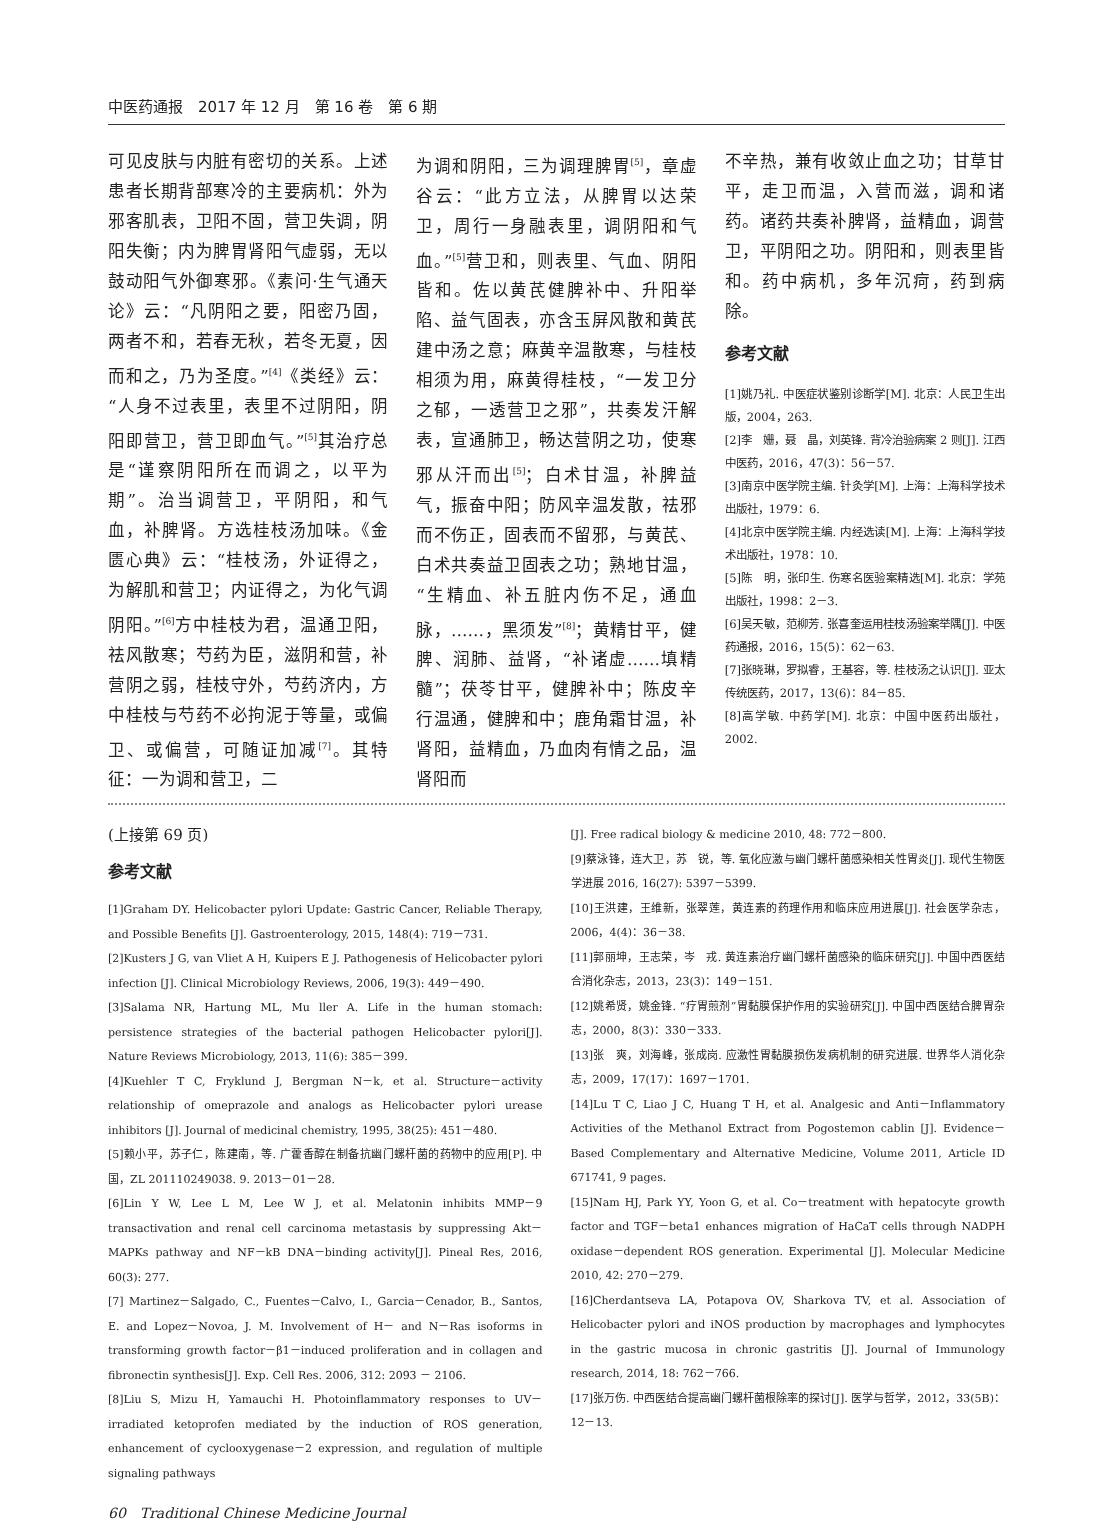中医药通报　2017 年 12 月　第 16 卷　第 6 期
可见皮肤与内脏有密切的关系。上述患者长期背部寒冷的主要病机：外为邪客肌表，卫阳不固，营卫失调，阴阳失衡；内为脾胃肾阳气虚弱，无以鼓动阳气外御寒邪。《素问·生气通天论》云：“凡阴阳之要，阳密乃固，两者不和，若春无秋，若冬无夏，因而和之，乃为圣度。”<sup>[4]</sup>《类经》云：“人身不过表里，表里不过阴阳，阴阳即营卫，营卫即血气。”<sup>[5]</sup>其治疗总是“谨察阴阳所在而调之，以平为期”。治当调营卫，平阴阳，和气血，补脾肾。方选桂枝汤加味。《金匮心典》云：“桂枝汤，外证得之，为解肌和营卫；内证得之，为化气调阴阳。”<sup>[6]</sup>方中桂枝为君，温通卫阳，祛风散寒；芍药为臣，滋阴和营，补营阴之弱，桂枝守外，芍药济内，方中桂枝与芍药不必拘泥于等量，或偏卫、或偏营，可随证加减<sup>[7]</sup>。其特征：一为调和营卫，二
为调和阴阳，三为调理脾胃<sup>[5]</sup>，章虚谷云：“此方立法，从脾胃以达荣卫，周行一身融表里，调阴阳和气血。”<sup>[5]</sup>营卫和，则表里、气血、阴阳皆和。佐以黄芪健脾补中、升阳举陷、益气固表，亦含玉屏风散和黄芪建中汤之意；麻黄辛温散寒，与桂枝相须为用，麻黄得桂枝，“一发卫分之郁，一透营卫之邪”，共奏发汗解表，宣通肺卫，畅达营阴之功，使寒邪从汗而出<sup>[5]</sup>；白术甘温，补脾益气，振奋中阳；防风辛温发散，祛邪而不伤正，固表而不留邪，与黄芪、白术共奏益卫固表之功；熟地甘温，“生精血、补五脏内伤不足，通血脉，……，黑须发”<sup>[8]</sup>；黄精甘平，健脾、润肺、益肾，“补诸虚……填精髓”；茯苓甘平，健脾补中；陈皮辛行温通，健脾和中；鹿角霜甘温，补肾阳，益精血，乃血肉有情之品，温肾阳而
不辛热，兼有收敛止血之功；甘草甘平，走卫而温，入营而滋，调和诸药。诸药共奏补脾肾，益精血，调营卫，平阴阳之功。阴阳和，则表里皆和。药中病机，多年沉疴，药到病除。
参考文献
[1]姚乃礼. 中医症状鉴别诊断学[M]. 北京：人民卫生出版，2004，263.
[2]李　姗，聂　晶，刘英锋. 背冷治验病案 2 则[J]. 江西中医药，2016，47(3)：56－57.
[3]南京中医学院主编. 针灸学[M]. 上海：上海科学技术出版社，1979：6.
[4]北京中医学院主编. 内经选读[M]. 上海：上海科学技术出版社，1978：10.
[5]陈　明，张印生. 伤寒名医验案精选[M]. 北京：学苑出版社，1998：2－3.
[6]吴天敏，范柳芳. 张喜奎运用桂枝汤验案举隅[J]. 中医药通报，2016，15(5)：62－63.
[7]张晓琳，罗拟睿，王基容，等. 桂枝汤之认识[J]. 亚太传统医药，2017，13(6)：84－85.
[8]高学敏. 中药学[M]. 北京：中国中医药出版社，2002.
(上接第 69 页)
参考文献
[1]Graham DY. Helicobacter pylori Update: Gastric Cancer, Reliable Therapy, and Possible Benefits [J]. Gastroenterology, 2015, 148(4): 719－731.
[2]Kusters J G, van Vliet A H, Kuipers E J. Pathogenesis of Helicobacter pylori infection [J]. Clinical Microbiology Reviews, 2006, 19(3): 449－490.
[3]Salama NR, Hartung ML, Mu ller A. Life in the human stomach: persistence strategies of the bacterial pathogen Helicobacter pylori[J]. Nature Reviews Microbiology, 2013, 11(6): 385－399.
[4]Kuehler T C, Fryklund J, Bergman N－k, et al. Structure－activity relationship of omeprazole and analogs as Helicobacter pylori urease inhibitors [J]. Journal of medicinal chemistry, 1995, 38(25): 451－480.
[5]赖小平，苏子仁，陈建南，等. 广藿香醇在制备抗幽门螺杆菌的药物中的应用[P]. 中国，ZL 201110249038. 9. 2013－01－28.
[6]Lin Y W, Lee L M, Lee W J, et al. Melatonin inhibits MMP－9 transactivation and renal cell carcinoma metastasis by suppressing Akt－MAPKs pathway and NF－kB DNA－binding activity[J]. Pineal Res, 2016, 60(3): 277.
[7] Martinez－Salgado, C., Fuentes－Calvo, I., Garcia－Cenador, B., Santos, E. and Lopez－Novoa, J. M. Involvement of H－ and N－Ras isoforms in transforming growth factor－β1－induced proliferation and in collagen and fibronectin synthesis[J]. Exp. Cell Res. 2006, 312: 2093 － 2106.
[8]Liu S, Mizu H, Yamauchi H. Photoinflammatory responses to UV－irradiated ketoprofen mediated by the induction of ROS generation, enhancement of cyclooxygenase－2 expression, and regulation of multiple signaling pathways
[J]. Free radical biology & medicine 2010, 48: 772－800.
[9]蔡泳锋，连大卫，苏　锐，等. 氧化应激与幽门螺杆菌感染相关性胃炎[J]. 现代生物医学进展 2016, 16(27): 5397－5399.
[10]王洪建，王维新，张翠莲，黄连素的药理作用和临床应用进展[J]. 社会医学杂志，2006，4(4)：36－38.
[11]郭丽坤，王志荣，岑　戎. 黄连素治疗幽门螺杆菌感染的临床研究[J]. 中国中西医结合消化杂志，2013，23(3)：149－151.
[12]姚希贤，姚金锋. “疗胃煎剂”胃黏膜保护作用的实验研究[J]. 中国中西医结合脾胃杂志，2000，8(3)：330－333.
[13]张　爽，刘海峰，张成岗. 应激性胃黏膜损伤发病机制的研究进展. 世界华人消化杂志，2009，17(17)：1697－1701.
[14]Lu T C, Liao J C, Huang T H, et al. Analgesic and Anti－Inflammatory Activities of the Methanol Extract from Pogostemon cablin [J]. Evidence－Based Complementary and Alternative Medicine, Volume 2011, Article ID 671741, 9 pages.
[15]Nam HJ, Park YY, Yoon G, et al. Co－treatment with hepatocyte growth factor and TGF－beta1 enhances migration of HaCaT cells through NADPH oxidase－dependent ROS generation. Experimental [J]. Molecular Medicine 2010, 42: 270－279.
[16]Cherdantseva LA, Potapova OV, Sharkova TV, et al. Association of Helicobacter pylori and iNOS production by macrophages and lymphocytes in the gastric mucosa in chronic gastritis [J]. Journal of Immunology research, 2014, 18: 762－766.
[17]张万伤. 中西医结合提高幽门螺杆菌根除率的探讨[J]. 医学与哲学，2012，33(5B)：12－13.
60　Traditional Chinese Medicine Journal